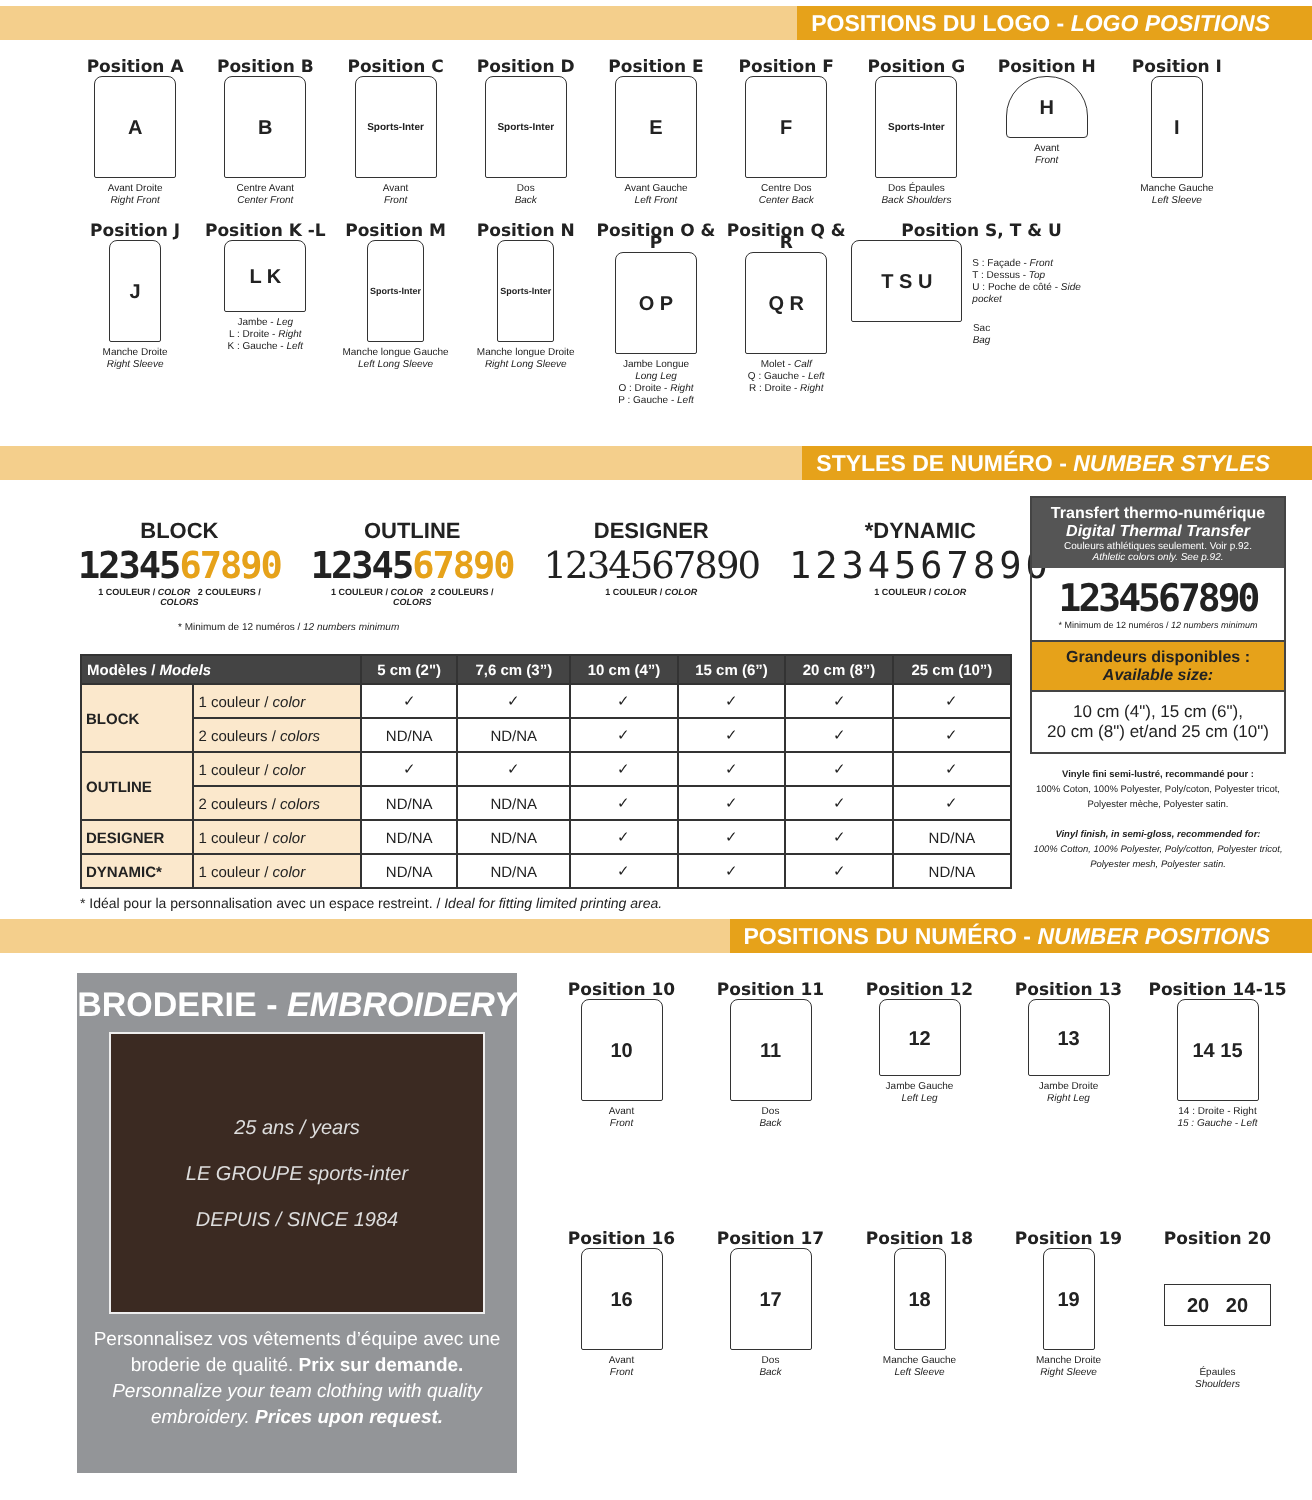POSITIONS DU LOGO - LOGO POSITIONS
Position A
A
Avant Droite
Right Front
Position B
B
Centre Avant
Center Front
Position C
Sports-Inter
Avant
Front
Position D
Sports-Inter
Dos
Back
Position E
E
Avant Gauche
Left Front
Position F
F
Centre Dos
Center Back
Position G
Sports-Inter
Dos Épaules
Back Shoulders
Position H
H
Avant
Front
Position I
I
Manche Gauche
Left Sleeve
Position J
J
Manche Droite
Right Sleeve
Position K -L
L K
Jambe - Leg
L : Droite - Right
K : Gauche - Left
Position M
Sports-Inter
Manche longue Gauche
Left Long Sleeve
Position N
Sports-Inter
Manche longue Droite
Right Long Sleeve
Position O & P
O P
Jambe Longue
Long Leg
O : Droite - Right
P : Gauche - Left
Position Q & R
Q R
Molet - Calf
Q : Gauche - Left
R : Droite - Right
Position S, T & U
T S U
S : Façade - Front
T : Dessus - Top
U : Poche de côté - Side pocket
Sac
Bag
STYLES DE NUMÉRO - NUMBER STYLES
BLOCK
1234567890
1 COULEUR / COLOR 2 COULEURS / COLORS
OUTLINE
1234567890
1 COULEUR / COLOR 2 COULEURS / COLORS
DESIGNER
1234567890
1 COULEUR / COLOR
*DYNAMIC
1234567890
1 COULEUR / COLOR
* Minimum de 12 numéros / 12 numbers minimum
| Modèles / Models | | 5 cm (2") | 7,6 cm (3”) | 10 cm (4”) | 15 cm (6”) | 20 cm (8”) | 25 cm (10”) |
| --- | --- | --- | --- | --- | --- | --- | --- |
| BLOCK | 1 couleur / color | ✓ | ✓ | ✓ | ✓ | ✓ | ✓ |
| | 2 couleurs / colors | ND/NA | ND/NA | ✓ | ✓ | ✓ | ✓ |
| OUTLINE | 1 couleur / color | ✓ | ✓ | ✓ | ✓ | ✓ | ✓ |
| | 2 couleurs / colors | ND/NA | ND/NA | ✓ | ✓ | ✓ | ✓ |
| DESIGNER | 1 couleur / color | ND/NA | ND/NA | ✓ | ✓ | ✓ | ND/NA |
| DYNAMIC* | 1 couleur / color | ND/NA | ND/NA | ✓ | ✓ | ✓ | ND/NA |
* Idéal pour la personnalisation avec un espace restreint. / Ideal for fitting limited printing area.
Transfert thermo-numérique
Digital Thermal Transfer
Couleurs athlétiques seulement. Voir p.92.
Athletic colors only. See p.92.
1234567890
* Minimum de 12 numéros / 12 numbers minimum
Grandeurs disponibles :
Available size:
10 cm (4"), 15 cm (6"),
20 cm (8") et/and 25 cm (10")
Vinyle fini semi-lustré, recommandé pour :
100% Coton, 100% Polyester, Poly/coton, Polyester tricot, Polyester mèche, Polyester satin.
Vinyl finish, in semi-gloss, recommended for:
100% Cotton, 100% Polyester, Poly/cotton, Polyester tricot, Polyester mesh, Polyester satin.
POSITIONS DU NUMÉRO - NUMBER POSITIONS
BRODERIE - EMBROIDERY
25 ans / years
LE GROUPE sports-inter
DEPUIS / SINCE 1984
Personnalisez vos vêtements d’équipe avec une broderie de qualité. Prix sur demande.
Personnalize your team clothing with quality embroidery. Prices upon request.
Position 10
10
Avant
Front
Position 11
11
Dos
Back
Position 12
12
Jambe Gauche
Left Leg
Position 13
13
Jambe Droite
Right Leg
Position 14-15
14 15
14 : Droite - Right
15 : Gauche - Left
Position 16
16
Avant
Front
Position 17
17
Dos
Back
Position 18
18
Manche Gauche
Left Sleeve
Position 19
19
Manche Droite
Right Sleeve
Position 20
20 20
Épaules
Shoulders